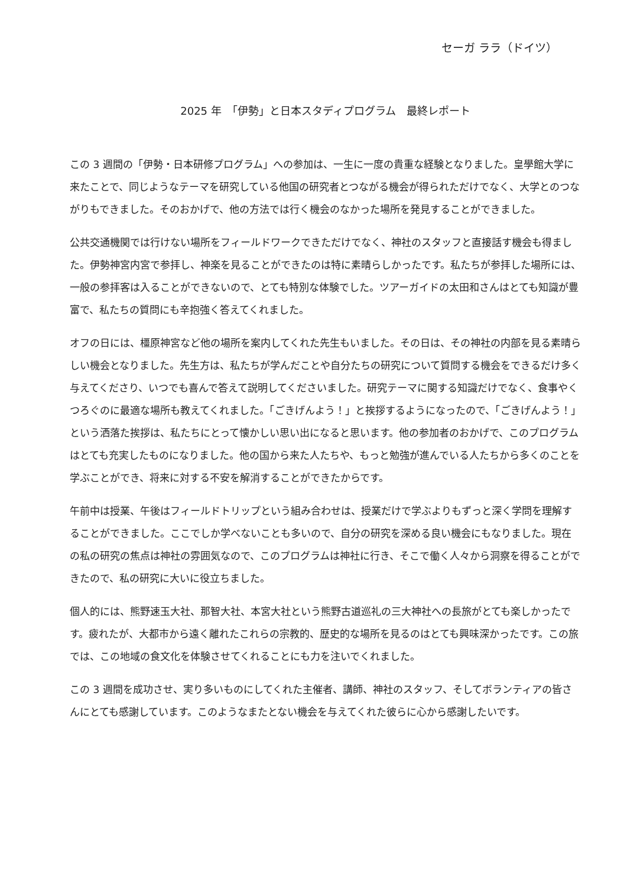セーガ ララ（ドイツ）
2025 年　「伊勢」と日本スタディプログラム　最終レポート
この 3 週間の「伊勢・日本研修プログラム」への参加は、一生に一度の貴重な経験となりました。皇學館大学に来たことで、同じようなテーマを研究している他国の研究者とつながる機会が得られただけでなく、大学とのつながりもできました。そのおかげで、他の方法では行く機会のなかった場所を発見することができました。
公共交通機関では行けない場所をフィールドワークできただけでなく、神社のスタッフと直接話す機会も得ました。伊勢神宮内宮で参拝し、神楽を見ることができたのは特に素晴らしかったです。私たちが参拝した場所には、一般の参拝客は入ることができないので、とても特別な体験でした。ツアーガイドの太田和さんはとても知識が豊富で、私たちの質問にも辛抱強く答えてくれました。
オフの日には、橿原神宮など他の場所を案内してくれた先生もいました。その日は、その神社の内部を見る素晴らしい機会となりました。先生方は、私たちが学んだことや自分たちの研究について質問する機会をできるだけ多く与えてくださり、いつでも喜んで答えて説明してくださいました。研究テーマに関する知識だけでなく、食事やくつろぐのに最適な場所も教えてくれました。「ごきげんよう！」と挨拶するようになったので、「ごきげんよう！」という洒落た挨拶は、私たちにとって懐かしい思い出になると思います。他の参加者のおかげで、このプログラムはとても充実したものになりました。他の国から来た人たちや、もっと勉強が進んでいる人たちから多くのことを学ぶことができ、将来に対する不安を解消することができたからです。
午前中は授業、午後はフィールドトリップという組み合わせは、授業だけで学ぶよりもずっと深く学問を理解することができました。ここでしか学べないことも多いので、自分の研究を深める良い機会にもなりました。現在の私の研究の焦点は神社の雰囲気なので、このプログラムは神社に行き、そこで働く人々から洞察を得ることができたので、私の研究に大いに役立ちました。
個人的には、熊野速玉大社、那智大社、本宮大社という熊野古道巡礼の三大神社への長旅がとても楽しかったです。疲れたが、大都市から遠く離れたこれらの宗教的、歴史的な場所を見るのはとても興味深かったです。この旅では、この地域の食文化を体験させてくれることにも力を注いでくれました。
この 3 週間を成功させ、実り多いものにしてくれた主催者、講師、神社のスタッフ、そしてボランティアの皆さんにとても感謝しています。このようなまたとない機会を与えてくれた彼らに心から感謝したいです。